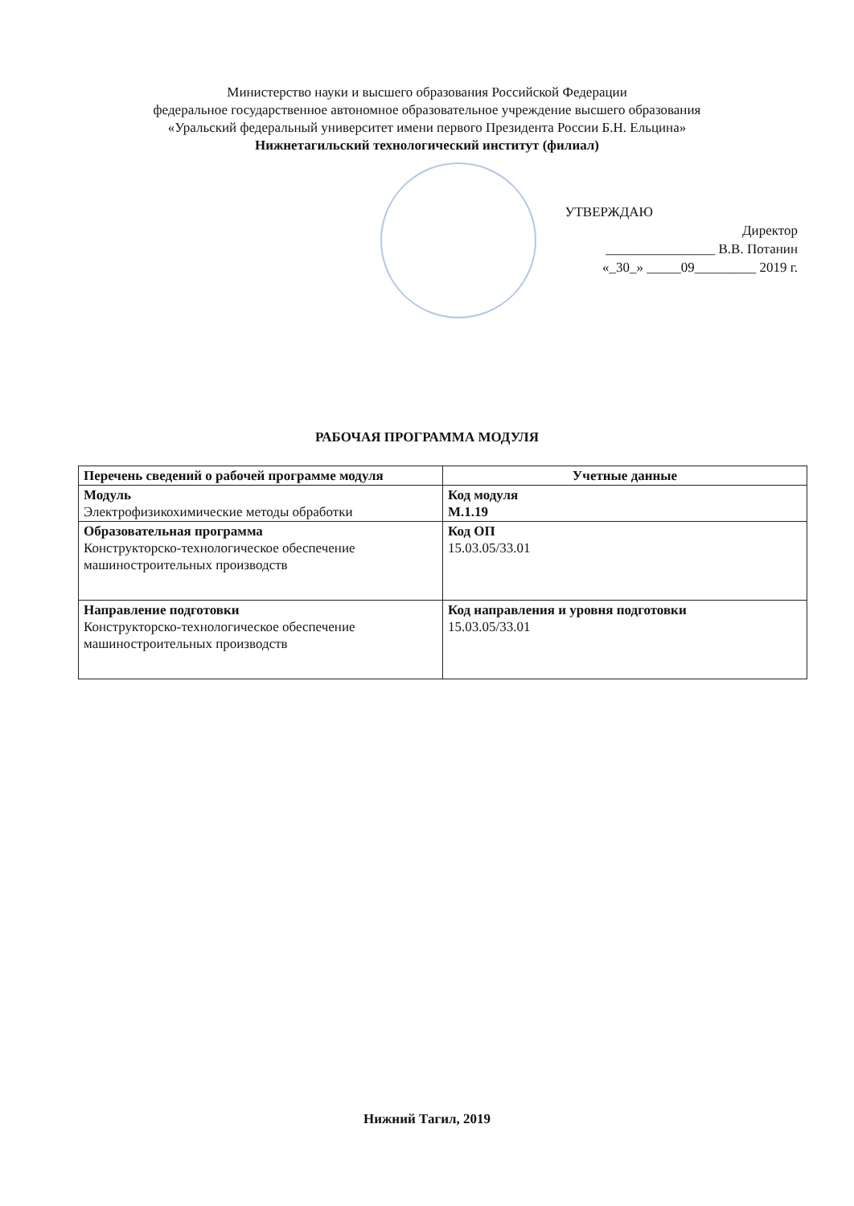Министерство науки и высшего образования Российской Федерации
федеральное государственное автономное образовательное учреждение высшего образования
«Уральский федеральный университет имени первого Президента России Б.Н. Ельцина»
Нижнетагильский технологический институт (филиал)
УТВЕРЖДАЮ
Директор
________________ В.В. Потанин
«_30_» _____09_________ 2019 г.
РАБОЧАЯ ПРОГРАММА МОДУЛЯ
| Перечень сведений о рабочей программе модуля | Учетные данные |
| --- | --- |
| Модуль Электрофизикохимические методы обработки | Код модуля М.1.19 |
| Образовательная программа Конструкторско-технологическое обеспечение машиностроительных производств | Код ОП 15.03.05/33.01 |
| Направление подготовки Конструкторско-технологическое обеспечение машиностроительных производств | Код направления и уровня подготовки 15.03.05/33.01 |
Нижний Тагил, 2019